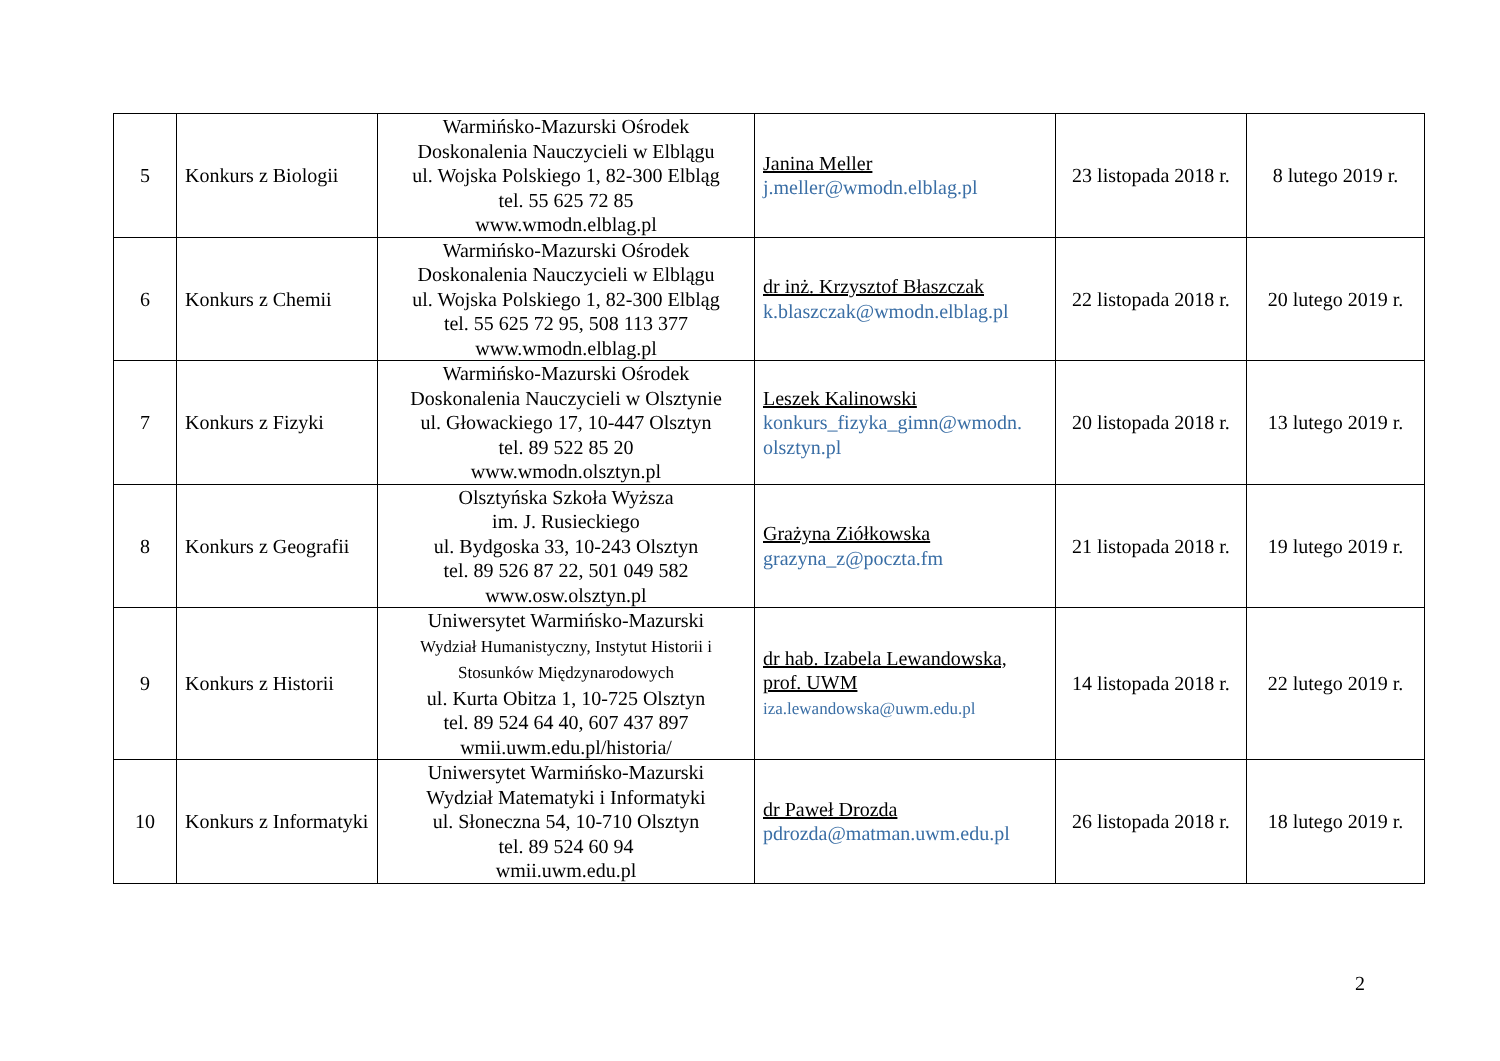| 5 | Konkurs z Biologii | Warmińsko-Mazurski Ośrodek Doskonalenia Nauczycieli w Elblągu ul. Wojska Polskiego 1, 82-300 Elbląg tel. 55 625 72 85 www.wmodn.elblag.pl | Janina Meller j.meller@wmodn.elblag.pl | 23 listopada 2018 r. | 8 lutego 2019 r. |
| 6 | Konkurs z Chemii | Warmińsko-Mazurski Ośrodek Doskonalenia Nauczycieli w Elblągu ul. Wojska Polskiego 1, 82-300 Elbląg tel. 55 625 72 95, 508 113 377 www.wmodn.elblag.pl | dr inż. Krzysztof Błaszczak k.blaszczak@wmodn.elblag.pl | 22 listopada 2018 r. | 20 lutego 2019 r. |
| 7 | Konkurs z Fizyki | Warmińsko-Mazurski Ośrodek Doskonalenia Nauczycieli w Olsztynie ul. Głowackiego 17, 10-447 Olsztyn tel. 89 522 85 20 www.wmodn.olsztyn.pl | Leszek Kalinowski konkurs_fizyka_gimn@wmodn. olsztyn.pl | 20 listopada 2018 r. | 13 lutego 2019 r. |
| 8 | Konkurs z Geografii | Olsztyńska Szkoła Wyższa im. J. Rusieckiego ul. Bydgoska 33, 10-243 Olsztyn tel. 89 526 87 22, 501 049 582 www.osw.olsztyn.pl | Grażyna Ziółkowska grazyna_z@poczta.fm | 21 listopada 2018 r. | 19 lutego 2019 r. |
| 9 | Konkurs z Historii | Uniwersytet Warmińsko-Mazurski Wydział Humanistyczny, Instytut Historii i Stosunków Międzynarodowych ul. Kurta Obitza 1, 10-725 Olsztyn tel. 89 524 64 40, 607 437 897 wmii.uwm.edu.pl/historia/ | dr hab. Izabela Lewandowska, prof. UWM iza.lewandowska@uwm.edu.pl | 14 listopada 2018 r. | 22 lutego 2019 r. |
| 10 | Konkurs z Informatyki | Uniwersytet Warmińsko-Mazurski Wydział Matematyki i Informatyki ul. Słoneczna 54, 10-710 Olsztyn tel. 89 524 60 94 wmii.uwm.edu.pl | dr Paweł Drozda pdrozda@matman.uwm.edu.pl | 26 listopada 2018 r. | 18 lutego 2019 r. |
2